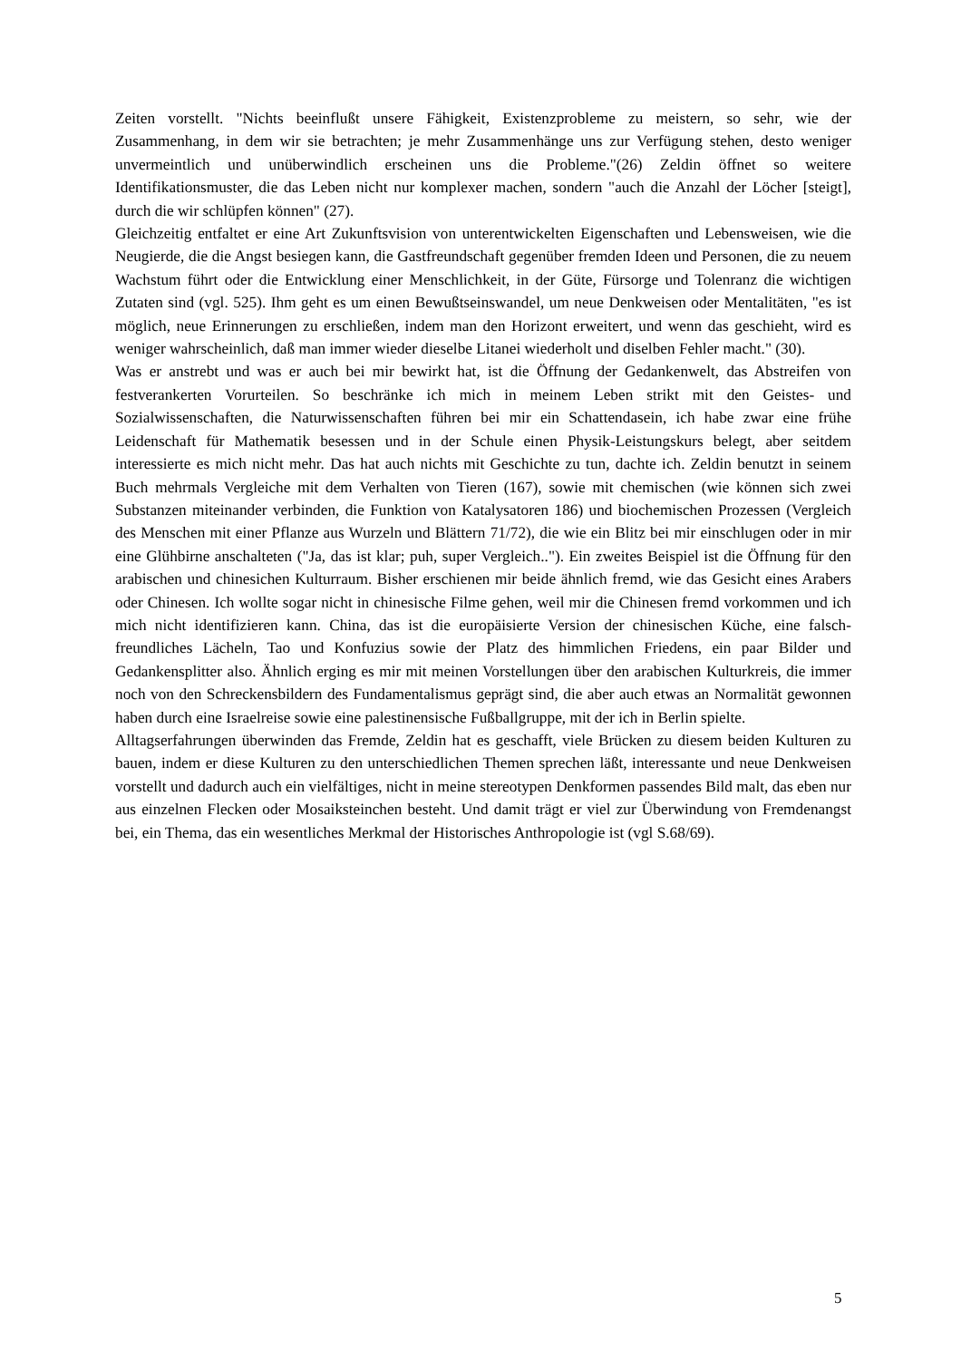Zeiten vorstellt. "Nichts beeinflußt unsere Fähigkeit, Existenzprobleme zu meistern, so sehr, wie der Zusammenhang, in dem wir sie betrachten; je mehr Zusammenhänge uns zur Verfügung stehen, desto weniger unvermeintlich und unüberwindlich erscheinen uns die Probleme."(26) Zeldin öffnet so weitere Identifikationsmuster, die das Leben nicht nur komplexer machen, sondern "auch die Anzahl der Löcher [steigt], durch die wir schlüpfen können" (27).
Gleichzeitig entfaltet er eine Art Zukunftsvision von unterentwickelten Eigenschaften und Lebensweisen, wie die Neugierde, die die Angst besiegen kann, die Gastfreundschaft gegenüber fremden Ideen und Personen, die zu neuem Wachstum führt oder die Entwicklung einer Menschlichkeit, in der Güte, Fürsorge und Tolenranz die wichtigen Zutaten sind (vgl. 525). Ihm geht es um einen Bewußtseinswandel, um neue Denkweisen oder Mentalitäten, "es ist möglich, neue Erinnerungen zu erschließen, indem man den Horizont erweitert, und wenn das geschieht, wird es weniger wahrscheinlich, daß man immer wieder dieselbe Litanei wiederholt und diselben Fehler macht." (30).
Was er anstrebt und was er auch bei mir bewirkt hat, ist die Öffnung der Gedankenwelt, das Abstreifen von festverankerten Vorurteilen. So beschränke ich mich in meinem Leben strikt mit den Geistes- und Sozialwissenschaften, die Naturwissenschaften führen bei mir ein Schattendasein, ich habe zwar eine frühe Leidenschaft für Mathematik besessen und in der Schule einen Physik-Leistungskurs belegt, aber seitdem interessierte es mich nicht mehr. Das hat auch nichts mit Geschichte zu tun, dachte ich. Zeldin benutzt in seinem Buch mehrmals Vergleiche mit dem Verhalten von Tieren (167), sowie mit chemischen (wie können sich zwei Substanzen miteinander verbinden, die Funktion von Katalysatoren 186) und biochemischen Prozessen (Vergleich des Menschen mit einer Pflanze aus Wurzeln und Blättern 71/72), die wie ein Blitz bei mir einschlugen oder in mir eine Glühbirne anschalteten ("Ja, das ist klar; puh, super Vergleich.."). Ein zweites Beispiel ist die Öffnung für den arabischen und chinesichen Kulturraum. Bisher erschienen mir beide ähnlich fremd, wie das Gesicht eines Arabers oder Chinesen. Ich wollte sogar nicht in chinesische Filme gehen, weil mir die Chinesen fremd vorkommen und ich mich nicht identifizieren kann. China, das ist die europäisierte Version der chinesischen Küche, eine falsch-freundliches Lächeln, Tao und Konfuzius sowie der Platz des himmlichen Friedens, ein paar Bilder und Gedankensplitter also. Ähnlich erging es mir mit meinen Vorstellungen über den arabischen Kulturkreis, die immer noch von den Schreckensbildern des Fundamentalismus geprägt sind, die aber auch etwas an Normalität gewonnen haben durch eine Israelreise sowie eine palestinensische Fußballgruppe, mit der ich in Berlin spielte.
Alltagserfahrungen überwinden das Fremde, Zeldin hat es geschafft, viele Brücken zu diesem beiden Kulturen zu bauen, indem er diese Kulturen zu den unterschiedlichen Themen sprechen läßt, interessante und neue Denkweisen vorstellt und dadurch auch ein vielfältiges, nicht in meine stereotypen Denkformen passendes Bild malt, das eben nur aus einzelnen Flecken oder Mosaiksteinchen besteht. Und damit trägt er viel zur Überwindung von Fremdenangst bei, ein Thema, das ein wesentliches Merkmal der Historisches Anthropologie ist (vgl S.68/69).
5